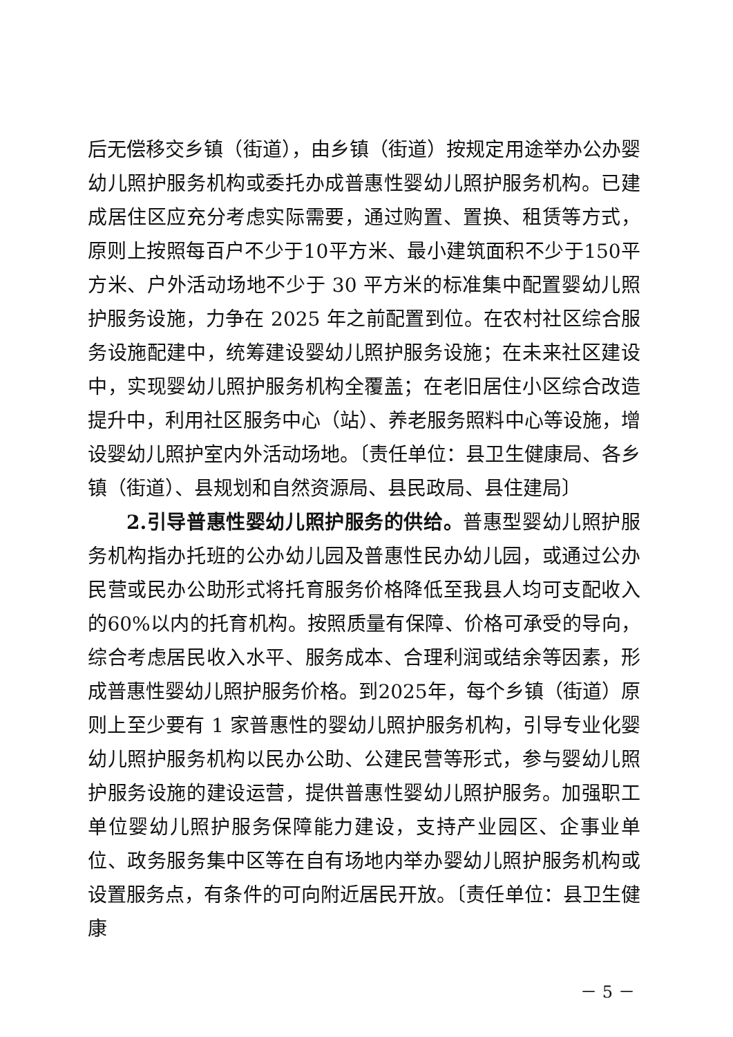后无偿移交乡镇（街道），由乡镇（街道）按规定用途举办公办婴幼儿照护服务机构或委托办成普惠性婴幼儿照护服务机构。已建成居住区应充分考虑实际需要，通过购置、置换、租赁等方式，原则上按照每百户不少于10平方米、最小建筑面积不少于150平方米、户外活动场地不少于 30 平方米的标准集中配置婴幼儿照护服务设施，力争在 2025 年之前配置到位。在农村社区综合服务设施配建中，统筹建设婴幼儿照护服务设施；在未来社区建设中，实现婴幼儿照护服务机构全覆盖；在老旧居住小区综合改造提升中，利用社区服务中心（站）、养老服务照料中心等设施，增设婴幼儿照护室内外活动场地。〔责任单位：县卫生健康局、各乡镇（街道）、县规划和自然资源局、县民政局、县住建局〕
2.引导普惠性婴幼儿照护服务的供给。普惠型婴幼儿照护服务机构指办托班的公办幼儿园及普惠性民办幼儿园，或通过公办民营或民办公助形式将托育服务价格降低至我县人均可支配收入的60%以内的托育机构。按照质量有保障、价格可承受的导向，综合考虑居民收入水平、服务成本、合理利润或结余等因素，形成普惠性婴幼儿照护服务价格。到2025年，每个乡镇（街道）原则上至少要有 1 家普惠性的婴幼儿照护服务机构，引导专业化婴幼儿照护服务机构以民办公助、公建民营等形式，参与婴幼儿照护服务设施的建设运营，提供普惠性婴幼儿照护服务。加强职工单位婴幼儿照护服务保障能力建设，支持产业园区、企事业单位、政务服务集中区等在自有场地内举办婴幼儿照护服务机构或设置服务点，有条件的可向附近居民开放。〔责任单位：县卫生健康
－ 5 －